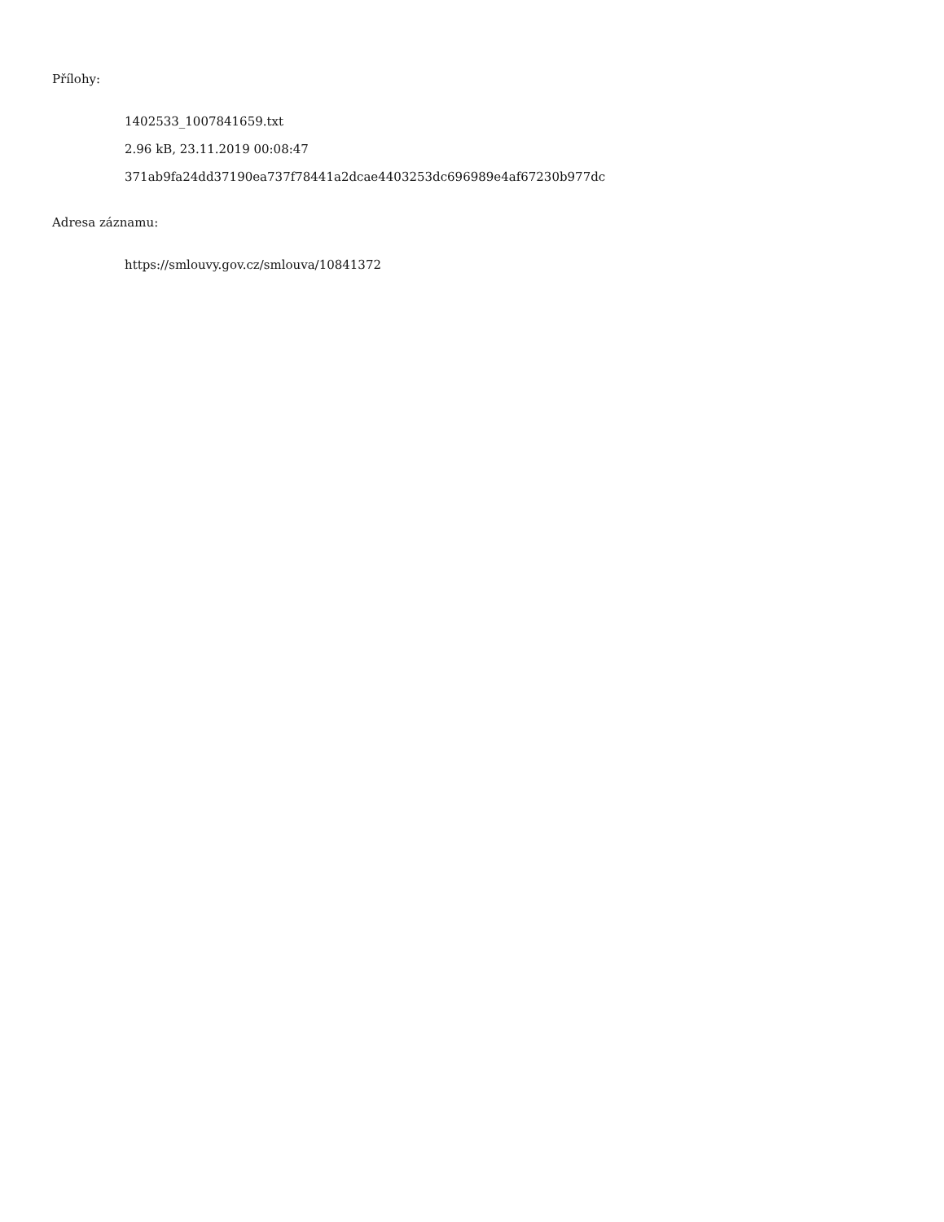Přílohy:
1402533_1007841659.txt
2.96 kB, 23.11.2019 00:08:47
371ab9fa24dd37190ea737f78441a2dcae4403253dc696989e4af67230b977dc
Adresa záznamu:
https://smlouvy.gov.cz/smlouva/10841372